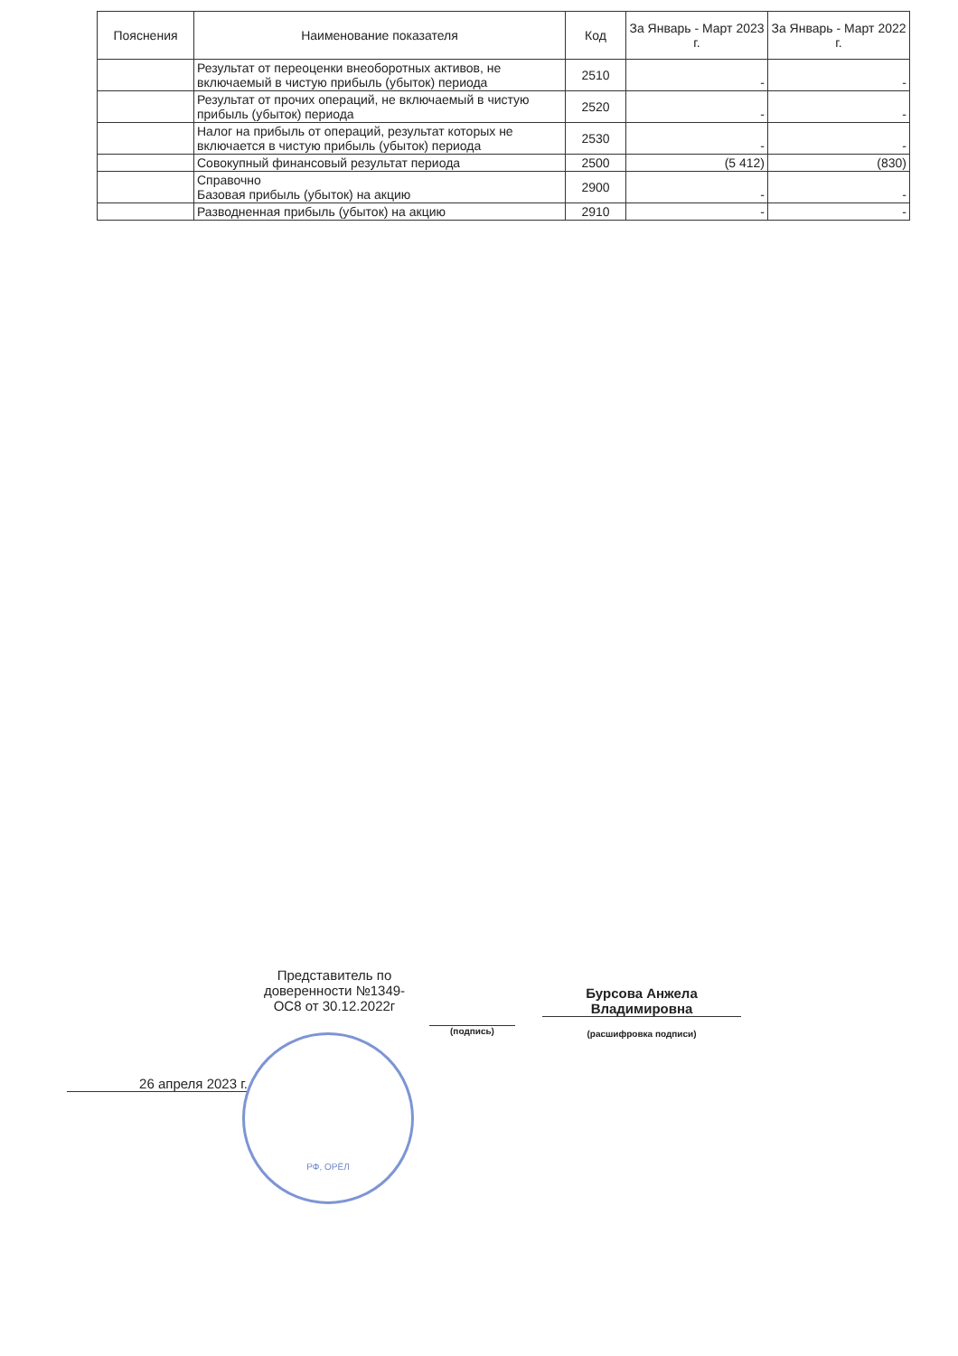| Пояснения | Наименование показателя | Код | За Январь - Март 2023 г. | За Январь - Март 2022 г. |
| --- | --- | --- | --- | --- |
| | Результат от переоценки внеоборотных активов, не включаемый в чистую прибыль (убыток) периода | 2510 | - | - |
| | Результат от прочих операций, не включаемый в чистую прибыль (убыток) периода | 2520 | - | - |
| | Налог на прибыль от операций, результат которых не включается в чистую прибыль (убыток) периода | 2530 | - | - |
| | Совокупный финансовый результат периода | 2500 | (5 412) | (830) |
| | Справочно Базовая прибыль (убыток) на акцию | 2900 | - | - |
| | Разводненная прибыль (убыток) на акцию | 2910 | - | - |
Представитель по доверенности №1349-ОС8 от 30.12.2022г
(подпись)
Бурсова Анжела Владимировна
(расшифровка подписи)
26 апреля 2023 г.
РФ, ОРЁЛ